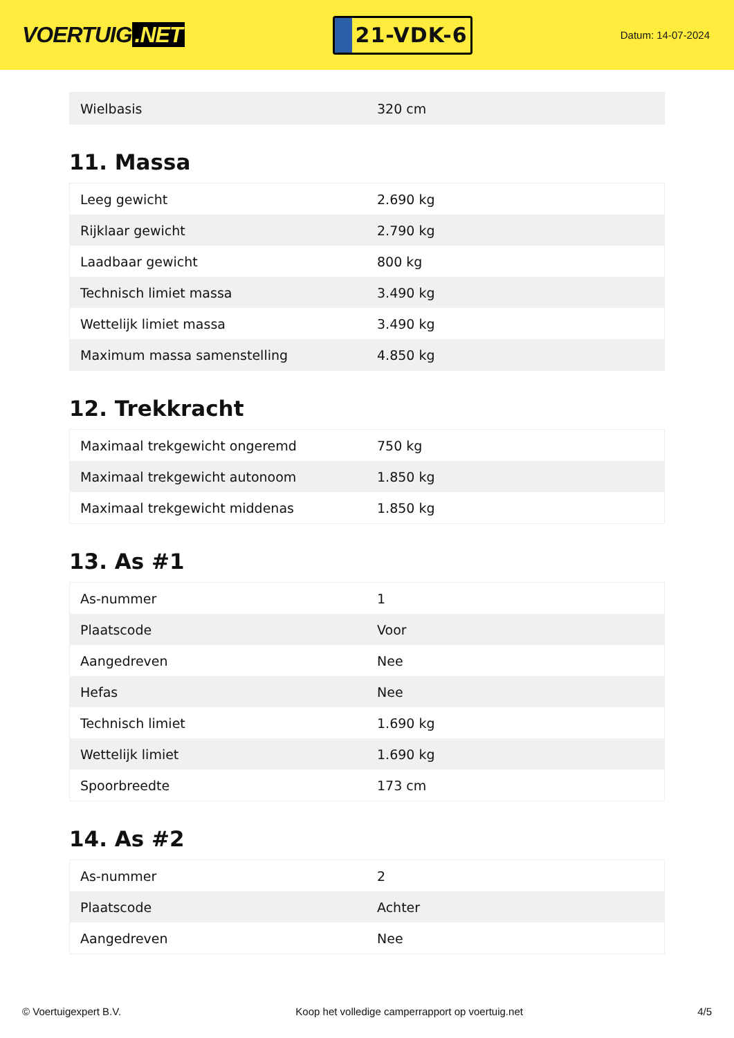VOERTUIG.NET
21-VDK-6
Datum: 14-07-2024
| Wielbasis | 320 cm |
11. Massa
| Leeg gewicht | 2.690 kg |
| Rijklaar gewicht | 2.790 kg |
| Laadbaar gewicht | 800 kg |
| Technisch limiet massa | 3.490 kg |
| Wettelijk limiet massa | 3.490 kg |
| Maximum massa samenstelling | 4.850 kg |
12. Trekkracht
| Maximaal trekgewicht ongeremd | 750 kg |
| Maximaal trekgewicht autonoom | 1.850 kg |
| Maximaal trekgewicht middenas | 1.850 kg |
13. As #1
| As-nummer | 1 |
| Plaatscode | Voor |
| Aangedreven | Nee |
| Hefas | Nee |
| Technisch limiet | 1.690 kg |
| Wettelijk limiet | 1.690 kg |
| Spoorbreedte | 173 cm |
14. As #2
| As-nummer | 2 |
| Plaatscode | Achter |
| Aangedreven | Nee |
© Voertuigexpert B.V. Koop het volledige camperrapport op voertuig.net 4/5